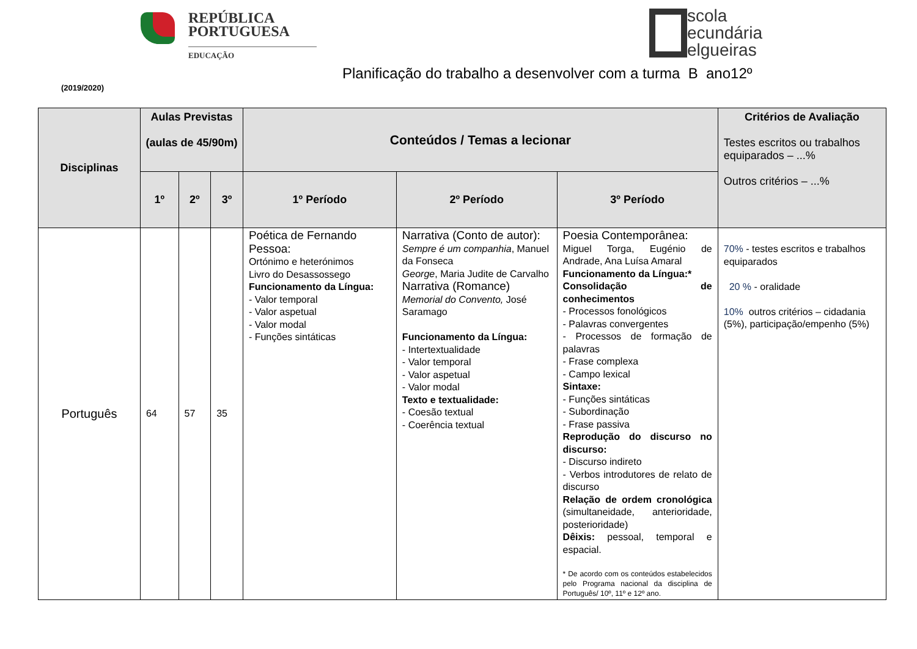REPÚBLICA
PORTUGUESA
EDUCAÇÃO
scola
ecundária
elgueiras
Planificação do trabalho a desenvolver com a turma B ano12º
(2019/2020)
| Disciplinas | Aulas Previstas (aulas de 45/90m) | | | Conteúdos / Temas a lecionar | | | Critérios de Avaliação Testes escritos ou trabalhos equiparados – ...% Outros critérios – ...% |
| --- | --- | --- | --- | --- | --- | --- | --- |
| | 1º | 2º | 3º | 1º Período | 2º Período | 3º Período | |
| Português | 64 | 57 | 35 | Poética de Fernando Pessoa: Ortónimo e heterónimos Livro do Desassossego Funcionamento da Língua: - Valor temporal - Valor aspetual - Valor modal - Funções sintáticas | Narrativa (Conto de autor): Sempre é um companhia , Manuel da Fonseca George , Maria Judite de Carvalho Narrativa (Romance) Memorial do Convento, José Saramago Funcionamento da Língua: - Intertextualidade - Valor temporal - Valor aspetual - Valor modal Texto e textualidade: - Coesão textual - Coerência textual | Poesia Contemporânea: Miguel Torga, Eugénio de Andrade, Ana Luísa Amaral Funcionamento da Língua:* Consolidação de conhecimentos - Processos fonológicos - Palavras convergentes - Processos de formação de palavras - Frase complexa - Campo lexical Sintaxe: - Funções sintáticas - Subordinação - Frase passiva Reprodução do discurso no discurso: - Discurso indireto - Verbos introdutores de relato de discurso Relação de ordem cronológica (simultaneidade, anterioridade, posterioridade) Dêixis: pessoal, temporal e espacial. * De acordo com os conteúdos estabelecidos pelo Programa nacional da disciplina de Português/ 10º, 11º e 12º ano. | 70% - testes escritos e trabalhos equiparados 20 % - oralidade 10% outros critérios – cidadania (5%), participação/empenho (5%) |